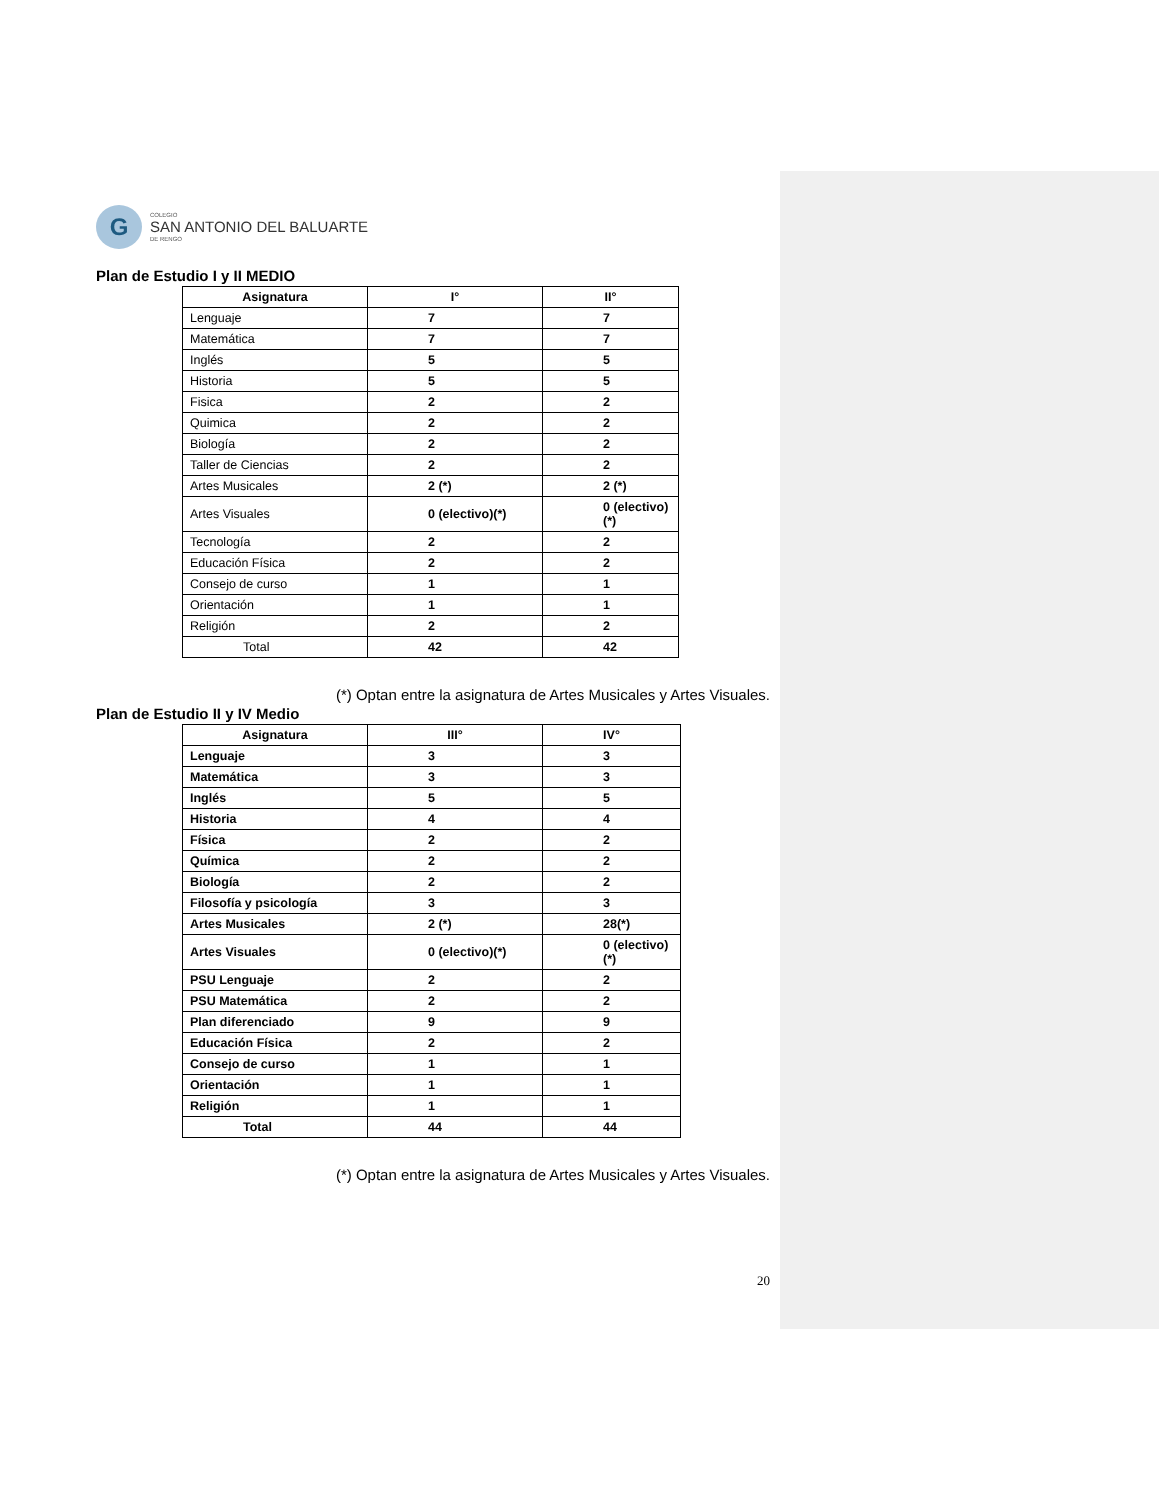G
COLEGIO
SAN ANTONIO DEL BALUARTE
DE RENGO
Plan de Estudio I y II MEDIO
| Asignatura | I° | II° |
| --- | --- | --- |
| Lenguaje | 7 | 7 |
| Matemática | 7 | 7 |
| Inglés | 5 | 5 |
| Historia | 5 | 5 |
| Fisica | 2 | 2 |
| Quimica | 2 | 2 |
| Biología | 2 | 2 |
| Taller de Ciencias | 2 | 2 |
| Artes Musicales | 2 (*) | 2 (*) |
| Artes Visuales | 0 (electivo)(*) | 0 (electivo) (*) |
| Tecnología | 2 | 2 |
| Educación Física | 2 | 2 |
| Consejo de curso | 1 | 1 |
| Orientación | 1 | 1 |
| Religión | 2 | 2 |
| Total | 42 | 42 |
(*) Optan entre la asignatura de Artes Musicales y Artes Visuales.
Plan de Estudio II y IV Medio
| Asignatura | III° | IV° |
| --- | --- | --- |
| Lenguaje | 3 | 3 |
| Matemática | 3 | 3 |
| Inglés | 5 | 5 |
| Historia | 4 | 4 |
| Física | 2 | 2 |
| Química | 2 | 2 |
| Biología | 2 | 2 |
| Filosofía y psicología | 3 | 3 |
| Artes Musicales | 2 (*) | 28(*) |
| Artes Visuales | 0 (electivo)(*) | 0 (electivo)(*) |
| PSU Lenguaje | 2 | 2 |
| PSU Matemática | 2 | 2 |
| Plan diferenciado | 9 | 9 |
| Educación Física | 2 | 2 |
| Consejo de curso | 1 | 1 |
| Orientación | 1 | 1 |
| Religión | 1 | 1 |
| Total | 44 | 44 |
(*) Optan entre la asignatura de Artes Musicales y Artes Visuales.
20